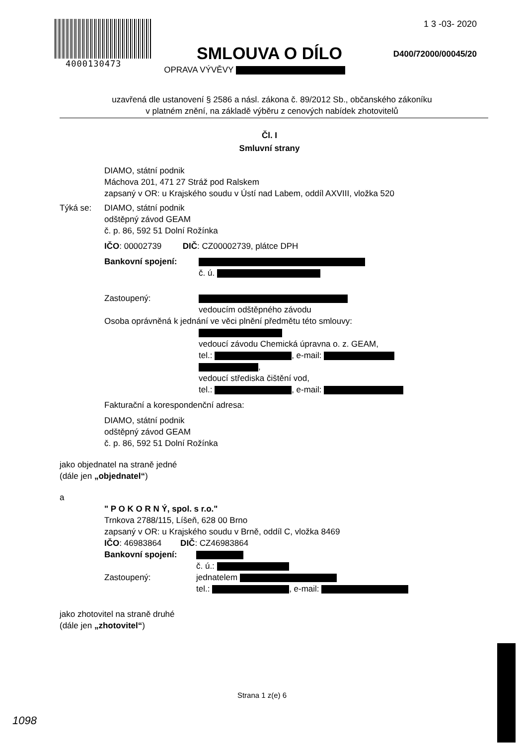4000130473 1 3 -03- 2020
D400/72000/00045/20
SMLOUVA O DÍLO
OPRAVA VÝVĚVY
uzavřená dle ustanovení § 2586 a násl. zákona č. 89/2012 Sb., občanského zákoníku
v platném znění, na základě výběru z cenových nabídek zhotovitelů
Čl. I
Smluvní strany
DIAMO, státní podnik
Máchova 201, 471 27 Stráž pod Ralskem
zapsaný v OR: u Krajského soudu v Ústí nad Labem, oddíl AXVIII, vložka 520
Týká se:
DIAMO, státní podnik
odštěpný závod GEAM
č. p. 86, 592 51 Dolní Rožínka
IČO: 00002739 DIČ: CZ00002739, plátce DPH
Bankovní spojení:
č. ú.
Zastoupený:
vedoucím odštěpného závodu
Osoba oprávněná k jednání ve věci plnění předmětu této smlouvy:
vedoucí závodu Chemická úpravna o. z. GEAM,
tel.: , e-mail:
,
vedoucí střediska čištění vod,
tel.: , e-mail:
Fakturační a korespondenční adresa:
DIAMO, státní podnik
odštěpný závod GEAM
č. p. 86, 592 51 Dolní Rožínka
jako objednatel na straně jedné
(dále jen „objednatel“)
a
" P O K O R N Ý, spol. s r.o."
Trnkova 2788/115, Líšeň, 628 00 Brno
zapsaný v OR: u Krajského soudu v Brně, oddíl C, vložka 8469
IČO: 46983864 DIČ: CZ46983864
Bankovní spojení:
č. ú.:
Zastoupený: jednatelem
tel.: , e-mail:
jako zhotovitel na straně druhé
(dále jen „zhotovitel“)
Strana 1 z(e) 6
1098